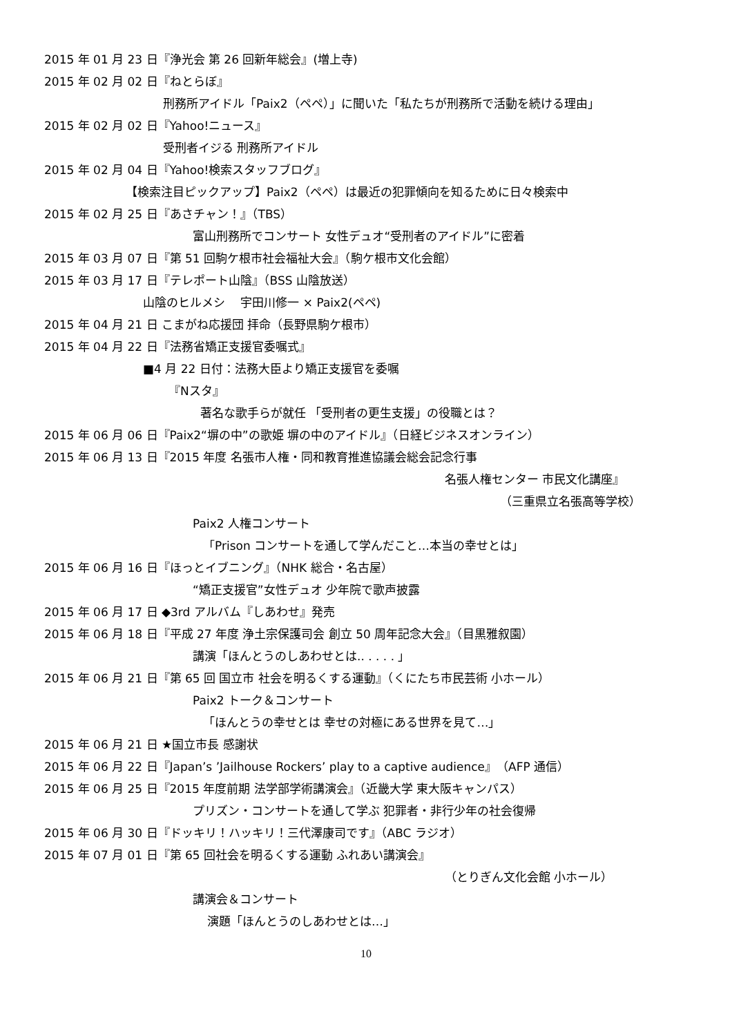2015 年 01 月 23 日『浄光会 第 26 回新年総会』(増上寺)
2015 年 02 月 02 日『ねとらぼ』
刑務所アイドル「Paix2（ペペ）」に聞いた「私たちが刑務所で活動を続ける理由」
2015 年 02 月 02 日『Yahoo!ニュース』
受刑者イジる 刑務所アイドル
2015 年 02 月 04 日『Yahoo!検索スタッフブログ』
【検索注目ピックアップ】Paix2（ペペ）は最近の犯罪傾向を知るために日々検索中
2015 年 02 月 25 日『あさチャン！』（TBS）
富山刑務所でコンサート 女性デュオ“受刑者のアイドル”に密着
2015 年 03 月 07 日『第 51 回駒ケ根市社会福祉大会』（駒ケ根市文化会館）
2015 年 03 月 17 日『テレポート山陰』（BSS 山陰放送）
山陰のヒルメシ　 宇田川修一 × Paix2(ペペ)
2015 年 04 月 21 日 こまがね応援団 拝命（長野県駒ケ根市）
2015 年 04 月 22 日『法務省矯正支援官委嘱式』
■4 月 22 日付：法務大臣より矯正支援官を委嘱
『Nスタ』
著名な歌手らが就任 「受刑者の更生支援」の役職とは？
2015 年 06 月 06 日『Paix2“塀の中”の歌姫 塀の中のアイドル』（日経ビジネスオンライン）
2015 年 06 月 13 日『2015 年度 名張市人権・同和教育推進協議会総会記念行事
名張人権センター 市民文化講座』
（三重県立名張高等学校）
Paix2 人権コンサート
「Prison コンサートを通して学んだこと…本当の幸せとは」
2015 年 06 月 16 日『ほっとイブニング』（NHK 総合・名古屋）
“矯正支援官”女性デュオ 少年院で歌声披露
2015 年 06 月 17 日 ◆3rd アルバム『しあわせ』発売
2015 年 06 月 18 日『平成 27 年度 浄土宗保護司会 創立 50 周年記念大会』（目黒雅叙園）
講演「ほんとうのしあわせとは.. . . . . 」
2015 年 06 月 21 日『第 65 回 国立市 社会を明るくする運動』（くにたち市民芸術 小ホール）
Paix2 トーク＆コンサート
「ほんとうの幸せとは 幸せの対極にある世界を見て…」
2015 年 06 月 21 日 ★国立市長 感謝状
2015 年 06 月 22 日『Japan’s ’Jailhouse Rockers’ play to a captive audience』（AFP 通信）
2015 年 06 月 25 日『2015 年度前期 法学部学術講演会』（近畿大学 東大阪キャンパス）
プリズン・コンサートを通して学ぶ 犯罪者・非行少年の社会復帰
2015 年 06 月 30 日『ドッキリ！ハッキリ！三代澤康司です』（ABC ラジオ）
2015 年 07 月 01 日『第 65 回社会を明るくする運動 ふれあい講演会』
（とりぎん文化会館 小ホール）
講演会＆コンサート
演題「ほんとうのしあわせとは…」
10